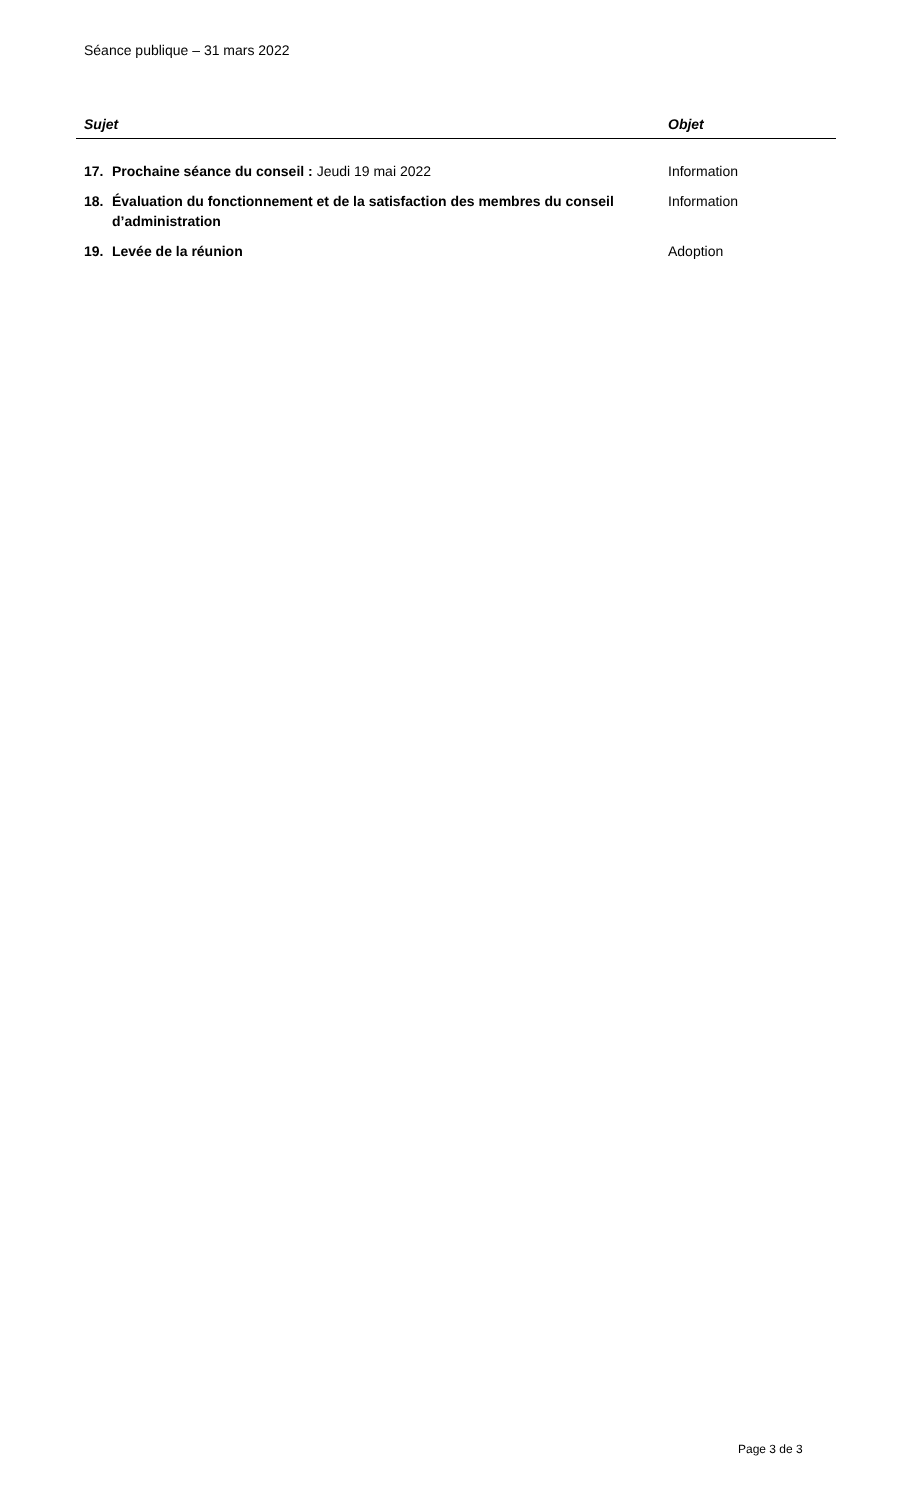Séance publique – 31 mars 2022
| Sujet | | Objet |
| --- | --- | --- |
| 17. | Prochaine séance du conseil : Jeudi 19 mai 2022 | Information |
| 18. | Évaluation du fonctionnement et de la satisfaction des membres du conseil d’administration | Information |
| 19. | Levée de la réunion | Adoption |
Page 3 de 3